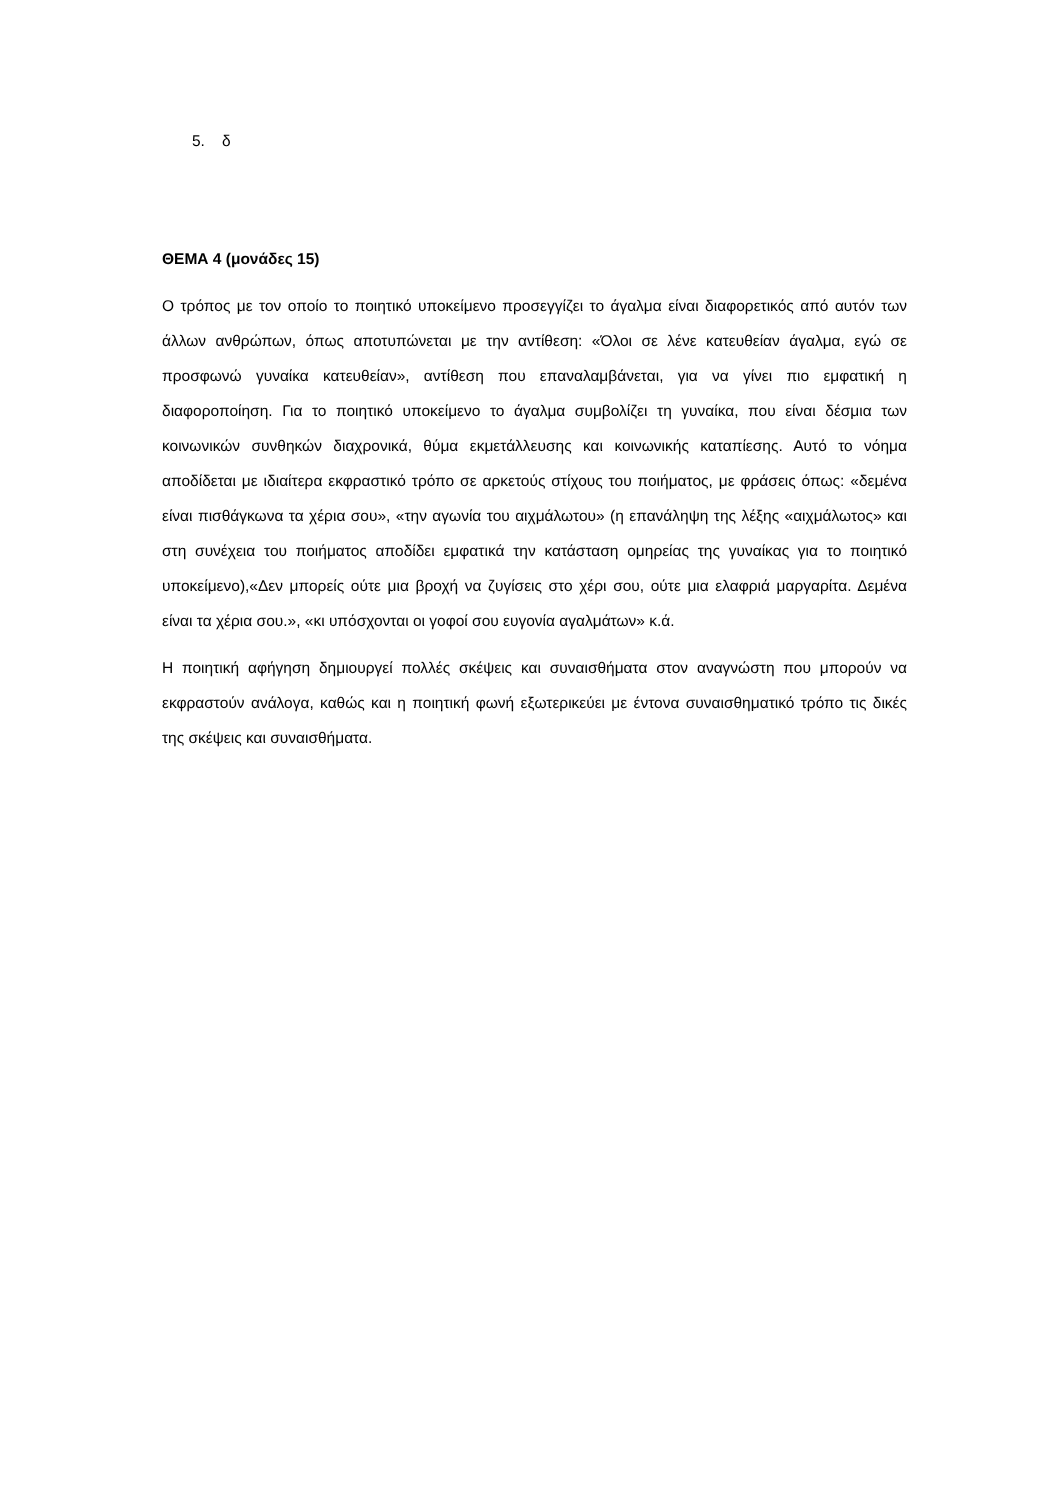5. δ
ΘΕΜΑ 4 (μονάδες 15)
Ο τρόπος με τον οποίο το ποιητικό υποκείμενο προσεγγίζει το άγαλμα είναι διαφορετικός από αυτόν των άλλων ανθρώπων, όπως αποτυπώνεται με την αντίθεση: «Όλοι σε λένε κατευθείαν άγαλμα, εγώ σε προσφωνώ γυναίκα κατευθείαν», αντίθεση που επαναλαμβάνεται, για να γίνει πιο εμφατική η διαφοροποίηση. Για το ποιητικό υποκείμενο το άγαλμα συμβολίζει τη γυναίκα, που είναι δέσμια των κοινωνικών συνθηκών διαχρονικά, θύμα εκμετάλλευσης και κοινωνικής καταπίεσης. Αυτό το νόημα αποδίδεται με ιδιαίτερα εκφραστικό τρόπο σε αρκετούς στίχους του ποιήματος, με φράσεις όπως: «δεμένα είναι πισθάγκωνα τα χέρια σου», «την αγωνία του αιχμάλωτου» (η επανάληψη της λέξης «αιχμάλωτος» και στη συνέχεια του ποιήματος αποδίδει εμφατικά την κατάσταση ομηρείας της γυναίκας για το ποιητικό υποκείμενο),«Δεν μπορείς ούτε μια βροχή να ζυγίσεις στο χέρι σου, ούτε μια ελαφριά μαργαρίτα. Δεμένα είναι τα χέρια σου.», «κι υπόσχονται οι γοφοί σου ευγονία αγαλμάτων» κ.ά.
Η ποιητική αφήγηση δημιουργεί πολλές σκέψεις και συναισθήματα στον αναγνώστη που μπορούν να εκφραστούν ανάλογα, καθώς και η ποιητική φωνή εξωτερικεύει με έντονα συναισθηματικό τρόπο τις δικές της σκέψεις και συναισθήματα.